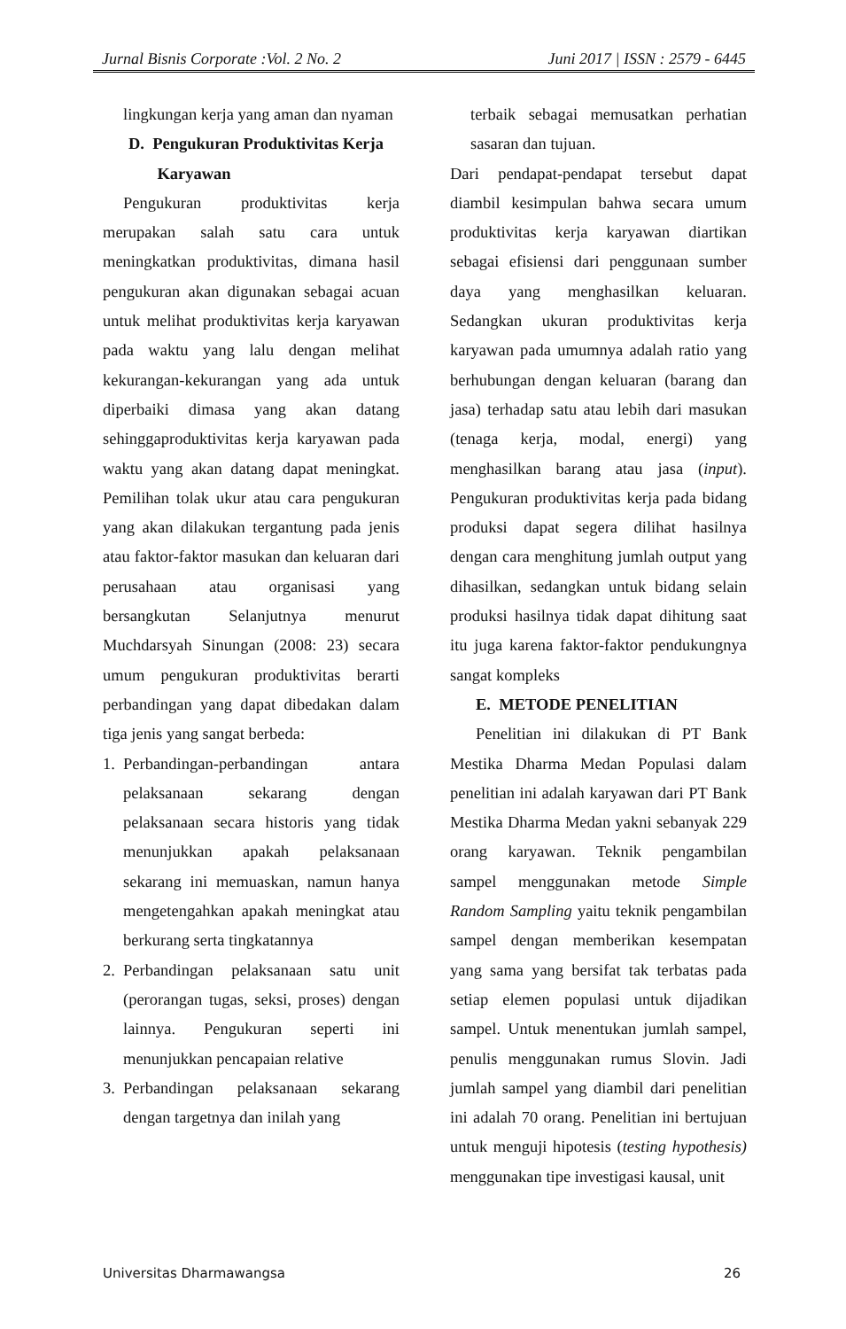Jurnal Bisnis Corporate :Vol. 2 No. 2 Juni 2017 | ISSN : 2579 - 6445
lingkungan kerja yang aman dan nyaman
D. Pengukuran Produktivitas Kerja
Karyawan
Pengukuran produktivitas kerja merupakan salah satu cara untuk meningkatkan produktivitas, dimana hasil pengukuran akan digunakan sebagai acuan untuk melihat produktivitas kerja karyawan pada waktu yang lalu dengan melihat kekurangan-kekurangan yang ada untuk diperbaiki dimasa yang akan datang sehinggaproduktivitas kerja karyawan pada waktu yang akan datang dapat meningkat. Pemilihan tolak ukur atau cara pengukuran yang akan dilakukan tergantung pada jenis atau faktor-faktor masukan dan keluaran dari perusahaan atau organisasi yang bersangkutan Selanjutnya menurut Muchdarsyah Sinungan (2008: 23) secara umum pengukuran produktivitas berarti perbandingan yang dapat dibedakan dalam tiga jenis yang sangat berbeda:
1. Perbandingan-perbandingan antara pelaksanaan sekarang dengan pelaksanaan secara historis yang tidak menunjukkan apakah pelaksanaan sekarang ini memuaskan, namun hanya mengetengahkan apakah meningkat atau berkurang serta tingkatannya
2. Perbandingan pelaksanaan satu unit (perorangan tugas, seksi, proses) dengan lainnya. Pengukuran seperti ini menunjukkan pencapaian relative
3. Perbandingan pelaksanaan sekarang dengan targetnya dan inilah yang
terbaik sebagai memusatkan perhatian sasaran dan tujuan.
Dari pendapat-pendapat tersebut dapat diambil kesimpulan bahwa secara umum produktivitas kerja karyawan diartikan sebagai efisiensi dari penggunaan sumber daya yang menghasilkan keluaran. Sedangkan ukuran produktivitas kerja karyawan pada umumnya adalah ratio yang berhubungan dengan keluaran (barang dan jasa) terhadap satu atau lebih dari masukan (tenaga kerja, modal, energi) yang menghasilkan barang atau jasa (input). Pengukuran produktivitas kerja pada bidang produksi dapat segera dilihat hasilnya dengan cara menghitung jumlah output yang dihasilkan, sedangkan untuk bidang selain produksi hasilnya tidak dapat dihitung saat itu juga karena faktor-faktor pendukungnya sangat kompleks
E. METODE PENELITIAN
Penelitian ini dilakukan di PT Bank Mestika Dharma Medan Populasi dalam penelitian ini adalah karyawan dari PT Bank Mestika Dharma Medan yakni sebanyak 229 orang karyawan. Teknik pengambilan sampel menggunakan metode Simple Random Sampling yaitu teknik pengambilan sampel dengan memberikan kesempatan yang sama yang bersifat tak terbatas pada setiap elemen populasi untuk dijadikan sampel. Untuk menentukan jumlah sampel, penulis menggunakan rumus Slovin. Jadi jumlah sampel yang diambil dari penelitian ini adalah 70 orang. Penelitian ini bertujuan untuk menguji hipotesis (testing hypothesis) menggunakan tipe investigasi kausal, unit
Universitas Dharmawangsa 26